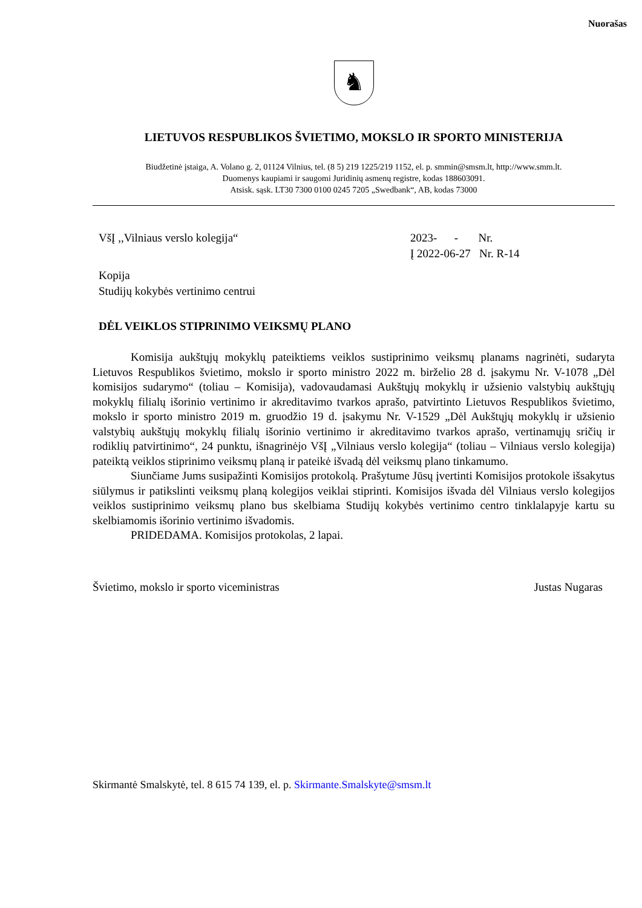Nuorašas
♞
LIETUVOS RESPUBLIKOS ŠVIETIMO, MOKSLO IR SPORTO MINISTERIJA
Biudžetinė įstaiga, A. Volano g. 2, 01124 Vilnius, tel. (8 5) 219 1225/219 1152, el. p. smmin@smsm.lt, http://www.smm.lt.
Duomenys kaupiami ir saugomi Juridinių asmenų registre, kodas 188603091.
Atsisk. sąsk. LT30 7300 0100 0245 7205 „Swedbank“, AB, kodas 73000
VšĮ ,,Vilniaus verslo kolegija“ 2023- - Nr.
Į 2022-06-27 Nr. R-14
Kopija
Studijų kokybės vertinimo centrui
DĖL VEIKLOS STIPRINIMO VEIKSMŲ PLANO
Komisija aukštųjų mokyklų pateiktiems veiklos sustiprinimo veiksmų planams nagrinėti, sudaryta Lietuvos Respublikos švietimo, mokslo ir sporto ministro 2022 m. birželio 28 d. įsakymu Nr. V-1078 „Dėl komisijos sudarymo“ (toliau – Komisija), vadovaudamasi Aukštųjų mokyklų ir užsienio valstybių aukštųjų mokyklų filialų išorinio vertinimo ir akreditavimo tvarkos aprašo, patvirtinto Lietuvos Respublikos švietimo, mokslo ir sporto ministro 2019 m. gruodžio 19 d. įsakymu Nr. V-1529 „Dėl Aukštųjų mokyklų ir užsienio valstybių aukštųjų mokyklų filialų išorinio vertinimo ir akreditavimo tvarkos aprašo, vertinamųjų sričių ir rodiklių patvirtinimo“, 24 punktu, išnagrinėjo VšĮ „Vilniaus verslo kolegija“ (toliau – Vilniaus verslo kolegija) pateiktą veiklos stiprinimo veiksmų planą ir pateikė išvadą dėl veiksmų plano tinkamumo.
Siunčiame Jums susipažinti Komisijos protokolą. Prašytume Jūsų įvertinti Komisijos protokole išsakytus siūlymus ir patikslinti veiksmų planą kolegijos veiklai stiprinti. Komisijos išvada dėl Vilniaus verslo kolegijos veiklos sustiprinimo veiksmų plano bus skelbiama Studijų kokybės vertinimo centro tinklalapyje kartu su skelbiamomis išorinio vertinimo išvadomis.
PRIDEDAMA. Komisijos protokolas, 2 lapai.
Švietimo, mokslo ir sporto viceministras Justas Nugaras
Skirmantė Smalskytė, tel. 8 615 74 139, el. p. Skirmante.Smalskyte@smsm.lt